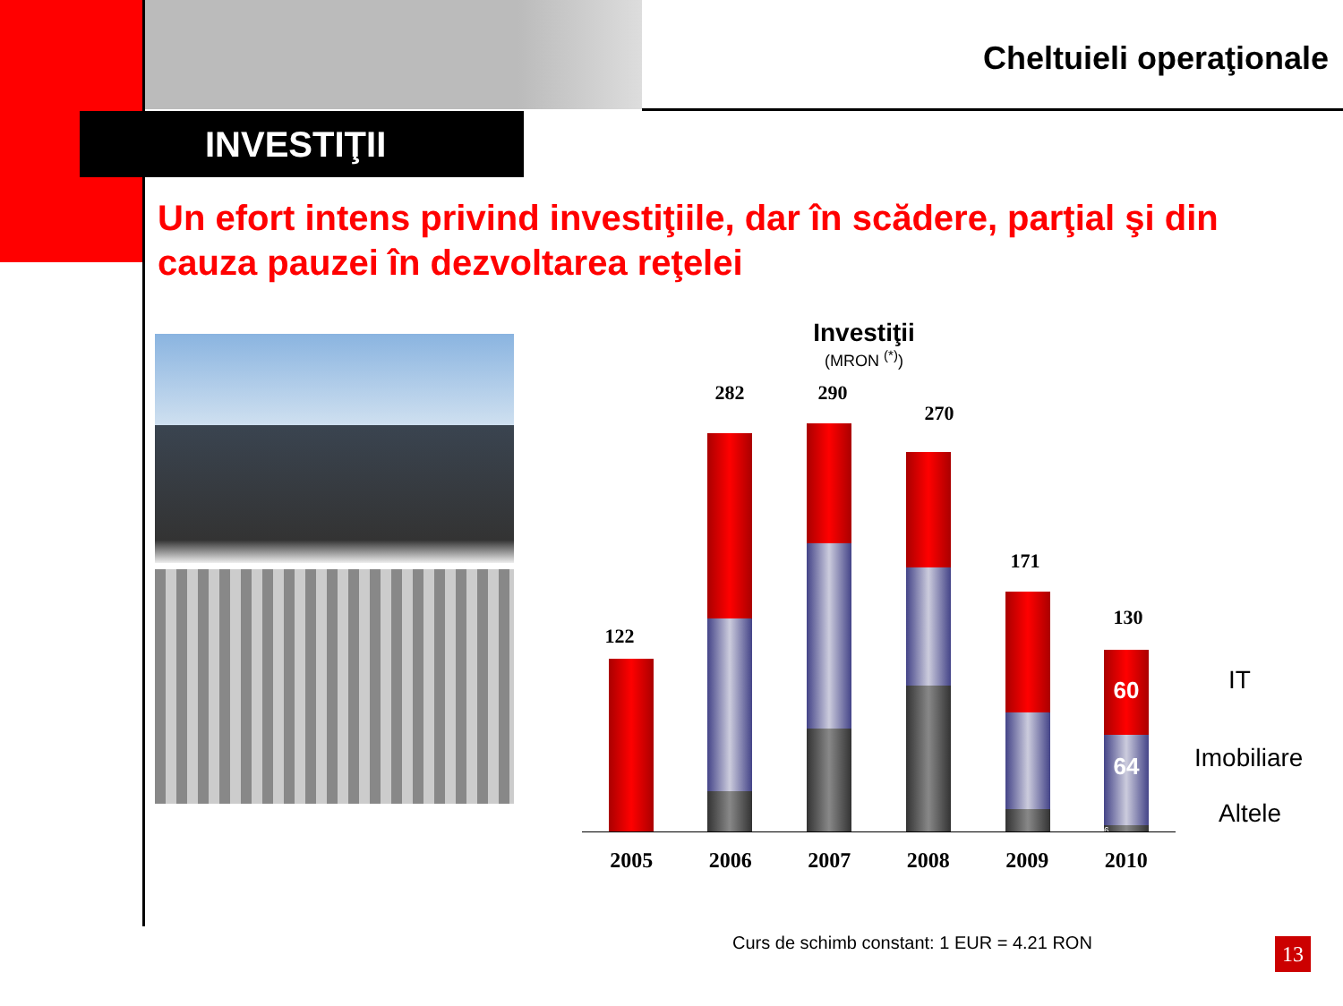Cheltuieli operaţionale
INVESTIŢII
Un efort intens privind investiţiile, dar în scădere, parţial şi din cauza pauzei în dezvoltarea reţelei
Investiţii
(MRON <sup>(*)</sup>)
122
282 290
270
171
130
60
64
6
2005 2006 2007 2008 2009 2010
IT
Imobiliare
Altele
Curs de schimb constant: 1 EUR = 4.21 RON
13